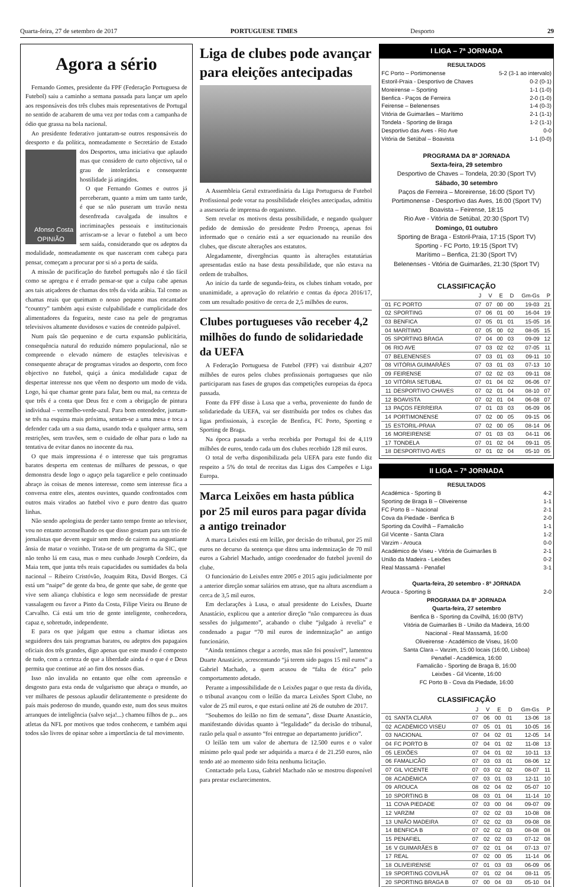Quarta-feira, 27 de setembro de 2017 PORTUGUESE TIMES Desporto 29
Agora a sério
Fernando Gomes, presidente da FPF (Federação Portuguesa de Futebol) saiu a caminho a semana passada para lançar um apelo aos responsáveis dos três clubes mais representativos de Portugal no sentido de acabarem de uma vez por todas com a campanha de ódio que grassa na bola nacional.
Ao presidente federativo juntaram-se outros responsáveis do deesporto e da política, nomeadamente o Secretário de Estado dos Desportos, uma iniciativa que
Afonso Costa
OPINIÃO
aplaudo mas que considero de curto objectivo, tal o grau de intolerância e consequente hostilidade já atingidos.
O que Fernando Gomes e outros já perceberam, quanto a mim um tanto tarde, é que se não puseram um travão nesta desenfreada cavalgada de insultos e incriminações pessoais e institucionais arriscam-se a levar o futebol a um beco sem saída, considerando que os adeptos da modalidade, nomeadamente os que nasceram com cabeça para pensar, começam a procurar por si só a porta de saída.
A missão de pacificação do futebol português não é tão fácil como se apregoa e é errado pensar-se que a culpa cabe apenas aos tais atiçadores de chamas dos três da vida arábia. Tal como as chamas reais que queimam o nosso pequeno mas encantador “country” também aqui existe culpabilidade e cumplicidade dos alimentadores da fogueira, neste caso na pele de programas televisivos altamente duvidosos e vazios de conteúdo palpável.
Num país tão pequenino e de curta expansão publicitária, consequência natural do reduzido número populacional, não se compreende o elevado número de estações televisivas e consequente abraçar de programas virados ao desporto, com foco objectivo no futebol, quiçá a única modalidade capaz de despertar interesse nos que vêem no desporto um modo de vida. Logo, há que chamar gente para falar, bem ou mal, na certeza de que três é a conta que Deus fez e com a obrigação de pintura individual – vermelho-verde-azul. Para bom entendedor, juntam-se três na esquina mais próxima, sentam-se a uma mesa e toca a defender cada um a sua dama, usando toda e qualquer arma, sem restrições, sem travões, sem o cuidado de olhar para o lado na tentativa de evitar danos no inocente da rua.
O que mais impressiona é o interesse que tais programas baratos desperta em centenas de milhares de pessoas, o que demonstra desde logo o aguço pela tagarelice e pelo continuado abraço às coisas de menos interesse, como sem interesse fica a conversa entre eles, atentos ouvintes, quando confrontados com outros mais virados ao futebol vivo e puro dentro das quatro linhas.
Não sendo apologista de perder tanto tempo frente ao televisor, vou no entanto aconselhando os que disso gostam para um trio de jornalistas que devem seguir sem medo de cairem na angustiante ânsia de matar o vozinho. Trata-se de um programa da SIC, que não tenho lá em casa, mas o meu cunhado Joseph Cordeiro, da Maia tem, que junta três reais capacidades ou sumidades da bola nacional – Ribeiro Cristóvão, Joaquim Rita, David Borges. Cá está um “naipe” de gente da boa, de gente que sabe, de gente que vive sem aliança clubística e logo sem necessidade de prestar vassalagem ou favor a Pinto da Costa, Filipe Vieira ou Bruno de Carvalho. Cá está um trio de gente inteligente, conhecedora, capaz e, sobretudo, independente.
E para os que julgam que estou a chamar idiotas aos seguidores dos tais programas baratos, ou adeptos dos papagaios oficiais dos três grandes, digo apenas que este mundo é composto de tudo, com a certeza de que a liberdade ainda é o que é e Deus permita que continue até ao fim dos nossos dias.
Isso não invalida no entanto que olhe com apreensão e desgosto para esta onda de vulgarismo que abraça o mundo, ao ver milhares de pessoas aplaudir delirantemente o presidente do país mais poderoso do mundo, quando este, num dos seus muitos arranques de inteligência (salvo seja!...) chamou filhos de p... aos atletas da NFL por motivos que todos conhecem, e também aqui todos são livres de opinar sobre a importância de tal movimento.
Liga de clubes pode avançar para eleições antecipadas
A Assembleia Geral extraordinária da Liga Portuguesa de Futebol Profissional pode votar na possibilidade eleições antecipadas, admitiu a assessoria de imprensa do organismo.
Sem revelar os motivos desta possibilidade, e negando qualquer pedido de demissão do presidente Pedro Proença, apenas foi informado que o cenário está a ser equacionado na reunião dos clubes, que discute alterações aos estatutos.
Alegadamente, divergências quanto às alterações estatutárias apresentadas estão na base desta possibilidade, que não estava na ordem de trabalhos.
Ao início da tarde de segunda-feira, os clubes tinham votado, por unanimidade, a aprovação do relatório e contas da época 2016/17, com um resultado positivo de cerca de 2,5 milhões de euros.
Clubes portugueses vão receber 4,2 milhões do fundo de solidariedade da UEFA
A Federação Portuguesa de Futebol (FPF) vai distribuir 4,207 milhões de euros pelos clubes profissionais portugueses que não participaram nas fases de grupos das competições europeias da época passada.
Fonte da FPF disse à Lusa que a verba, proveniente do fundo de solidariedade da UEFA, vai ser distribuída por todos os clubes das ligas profissionais, à exceção de Benfica, FC Porto, Sporting e Sporting de Braga.
Na época passada a verba recebida por Portugal foi de 4,119 milhões de euros, tendo cada um dos clubes recebido 128 mil euros.
O total de verba disponibilizada pela UEFA para este fundo diz respeito a 5% do total de receitas das Ligas dos Campeões e Liga Europa.
Marca Leixões em hasta pública por 25 mil euros para pagar dívida a antigo treinador
A marca Leixões está em leilão, por decisão do tribunal, por 25 mil euros no decurso da sentença que ditou uma indemnização de 70 mil euros a Gabriel Machado, antigo coordenador do futebol juvenil do clube.
O funcionário do Leixões entre 2005 e 2015 agiu judicialmente por a anterior direção somar salários em atraso, que na altura ascendiam a cerca de 3,5 mil euros.
Em declarações à Lusa, o atual presidente do Leixões, Duarte Anastácio, explicou que a anterior direção “não compareceu às duas sessões do julgamento”, acabando o clube “julgado à revelia” e condenado a pagar “70 mil euros de indemnização” ao antigo funcionário.
“Ainda tentámos chegar a acordo, mas não foi possível”, lamentou Duarte Anastácio, acrescentando “já terem sido pagos 15 mil euros” a Gabriel Machado, a quem acusou de “falta de ética” pelo comportamento adotado.
Perante a impossibilidade de o Leixões pagar o que resta da dívida, o tribunal avançou com o leilão da marca Leixões Sport Clube, no valor de 25 mil euros, e que estará online até 26 de outubro de 2017.
“Soubemos do leilão no fim de semana”, disse Duarte Anastácio, manifestando dúvidas quanto à “legalidade” da decisão do tribunal, razão pela qual o assunto “foi entregue ao departamento jurídico”.
O leilão tem um valor de abertura de 12.500 euros e o valor mínimo pelo qual pode ser adquirida a marca é de 21.250 euros, não tendo até ao momento sido feita nenhuma licitação.
Contactado pela Lusa, Gabriel Machado não se mostrou disponível para prestar esclarecimentos.
I LIGA – 7ª JORNADA
RESULTADOS
FC Porto – Portimonense 5-2 (3-1 ao intervalo)
Estoril-Praia - Desportivo de Chaves 0-2 (0-1)
Moreirense – Sporting 1-1 (1-0)
Benfica - Paços de Ferreira 2-0 (1-0)
Feirense – Belenenses 1-4 (0-3)
Vitória de Guimarães – Marítimo 2-1 (1-1)
Tondela - Sporting de Braga 1-2 (1-1)
Desportivo das Aves - Rio Ave 0-0
Vitória de Setúbal – Boavista 1-1 (0-0)
PROGRAMA DA 8ª JORNADA
Sexta-feira, 29 setembro
Desportivo de Chaves – Tondela, 20:30 (Sport TV)
Sábado, 30 setembro
Paços de Ferreira – Moreirense, 16:00 (Sport TV)
Portimonense - Desportivo das Aves, 16:00 (Sport TV)
Boavista – Feirense, 18:15
Rio Ave - Vitória de Setúbal, 20:30 (Sport TV)
Domingo, 01 outubro
Sporting de Braga - Estoril-Praia, 17:15 (Sport TV)
Sporting - FC Porto, 19:15 (Sport TV)
Marítimo – Benfica, 21:30 (Sport TV)
Belenenses - Vitória de Guimarães, 21:30 (Sport TV)
CLASSIFICAÇÃO
| | | J | V | E | D | Gm-Gs | P |
| --- | --- | --- | --- | --- | --- | --- | --- |
| 01 | FC PORTO | 07 | 07 | 00 | 00 | 19-03 | 21 |
| 02 | SPORTING | 07 | 06 | 01 | 00 | 16-04 | 19 |
| 03 | BENFICA | 07 | 05 | 01 | 01 | 15-05 | 16 |
| 04 | MARÍTIMO | 07 | 05 | 00 | 02 | 08-05 | 15 |
| 05 | SPORTING BRAGA | 07 | 04 | 00 | 03 | 09-09 | 12 |
| 06 | RIO AVE | 07 | 03 | 02 | 02 | 07-05 | 11 |
| 07 | BELENENSES | 07 | 03 | 01 | 03 | 09-11 | 10 |
| 08 | VITÓRIA GUIMARÃES | 07 | 03 | 01 | 03 | 07-13 | 10 |
| 09 | FEIRENSE | 07 | 02 | 02 | 03 | 09-11 | 08 |
| 10 | VITÓRIA SETUBAL | 07 | 01 | 04 | 02 | 06-06 | 07 |
| 11 | DESPORTIVO CHAVES | 07 | 02 | 01 | 04 | 08-10 | 07 |
| 12 | BOAVISTA | 07 | 02 | 01 | 04 | 06-08 | 07 |
| 13 | PAÇOS FERREIRA | 07 | 01 | 03 | 03 | 06-09 | 06 |
| 14 | PORTIMONENSE | 07 | 02 | 00 | 05 | 09-15 | 06 |
| 15 | ESTORIL-PRAIA | 07 | 02 | 00 | 05 | 08-14 | 06 |
| 16 | MOREIRENSE | 07 | 01 | 03 | 03 | 04-11 | 06 |
| 17 | TONDELA | 07 | 01 | 02 | 04 | 09-11 | 05 |
| 18 | DESPORTIVO AVES | 07 | 01 | 02 | 04 | 05-10 | 05 |
II LIGA – 7ª JORNADA
RESULTADOS
Académica - Sporting B 4-2
Sporting de Braga B – Oliveirense 1-1
FC Porto B – Nacional 2-1
Cova da Piedade - Benfica B 2-0
Sporting da Covilhã – Famalicão 1-1
Gil Vicente - Santa Clara 1-2
Varzim - Arouca 0-0
Académico de Viseu - Vitória de Guimarães B 2-1
União da Madeira - Leixões 0-2
Real Massamá - Penafiel 3-1
Quarta-feira, 20 setembro - 8ª JORNADA
Arouca - Sporting B 2-0
PROGRAMA DA 8ª JORNADA
Quarta-feira, 27 setembro
Benfica B - Sporting da Covilhã, 16:00 (BTV)
Vitória de Guimarães B - União da Madeira, 16:00
Nacional - Real Massamá, 16:00
Oliveirense - Académico de Viseu, 16:00
Santa Clara – Varzim, 15:00 locais (16:00, Lisboa)
Penafiel - Académica, 16:00
Famalicão - Sporting de Braga B, 16:00
Leixões - Gil Vicente, 16:00
FC Porto B - Cova da Piedade, 16:00
CLASSIFICAÇÃO
| | | J | V | E | D | Gm-Gs | P |
| --- | --- | --- | --- | --- | --- | --- | --- |
| 01 | SANTA CLARA | 07 | 06 | 00 | 01 | 13-06 | 18 |
| 02 | ACADÉMICO VISEU | 07 | 05 | 01 | 01 | 10-05 | 16 |
| 03 | NACIONAL | 07 | 04 | 02 | 01 | 12-05 | 14 |
| 04 | FC PORTO B | 07 | 04 | 01 | 02 | 11-08 | 13 |
| 05 | LEIXÕES | 07 | 04 | 01 | 02 | 10-11 | 13 |
| 06 | FAMALICÃO | 07 | 03 | 03 | 01 | 08-06 | 12 |
| 07 | GIL VICENTE | 07 | 03 | 02 | 02 | 08-07 | 11 |
| 08 | ACADÉMICA | 07 | 03 | 01 | 03 | 12-11 | 10 |
| 09 | AROUCA | 08 | 02 | 04 | 02 | 05-07 | 10 |
| 10 | SPORTING B | 08 | 03 | 01 | 04 | 11-14 | 10 |
| 11 | COVA PIEDADE | 07 | 03 | 00 | 04 | 09-07 | 09 |
| 12 | VARZIM | 07 | 02 | 02 | 03 | 10-08 | 08 |
| 13 | UNIÃO MADEIRA | 07 | 02 | 02 | 03 | 09-08 | 08 |
| 14 | BENFICA B | 07 | 02 | 02 | 03 | 08-08 | 08 |
| 15 | PENAFIEL | 07 | 02 | 02 | 03 | 07-12 | 08 |
| 16 | V GUIMARÃES B | 07 | 02 | 01 | 04 | 07-13 | 07 |
| 17 | REAL | 07 | 02 | 00 | 05 | 11-14 | 06 |
| 18 | OLIVEIRENSE | 07 | 01 | 03 | 03 | 06-09 | 06 |
| 19 | SPORTING COVILHÃ | 07 | 01 | 02 | 04 | 08-11 | 05 |
| 20 | SPORTING BRAGA B | 07 | 00 | 04 | 03 | 05-10 | 04 |